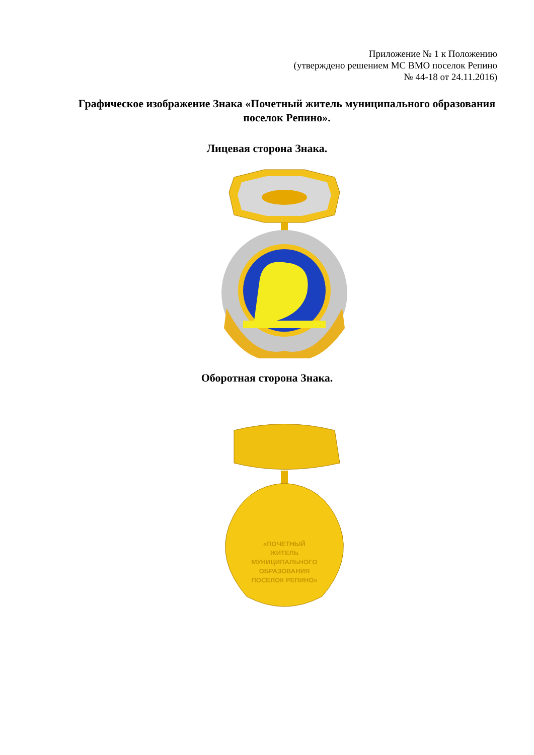Приложение № 1 к Положению
(утверждено решением МС ВМО поселок Репино
№ 44-18 от 24.11.2016)
Графическое изображение Знака «Почетный житель муниципального образования поселок Репино».
Лицевая сторона Знака.
Оборотная сторона Знака.
«ПОЧЕТНЫЙ
ЖИТЕЛЬ
МУНИЦИПАЛЬНОГО
ОБРАЗОВАНИЯ
ПОСЕЛОК РЕПИНО»